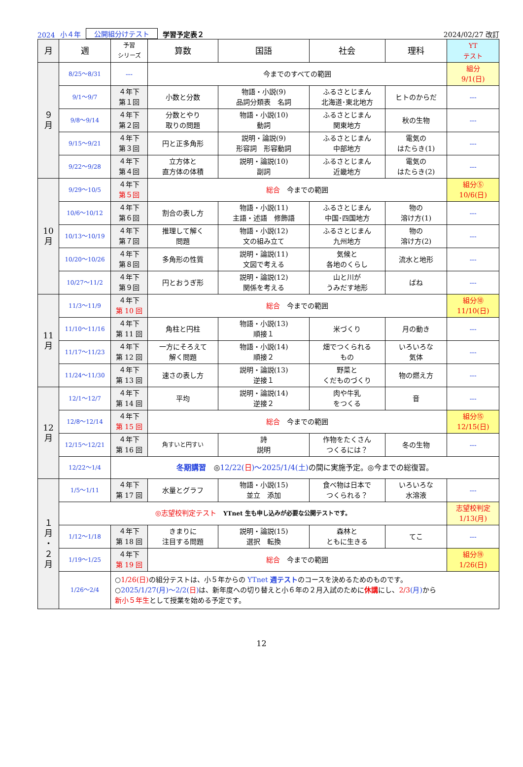2024 小４年 公開組分けテスト 学習予定表２ 2024/02/27 改訂
| 月 | 週 | 予習 シリーズ | 算数 | 国語 | 社会 | 理科 | YT テスト |
| --- | --- | --- | --- | --- | --- | --- | --- |
| ９ 月 | 8/25～8/31 | --- | 今までのすべての範囲 | | | | 組分 9/1(日) |
| | 9/1～9/7 | ４年下 第１回 | 小数と分数 | 物語・小説(9) 品詞分類表 名詞 | ふるさとじまん 北海道･東北地方 | ヒトのからだ | --- |
| | 9/8～9/14 | ４年下 第２回 | 分数とやり 取りの問題 | 物語・小説(10) 動詞 | ふるさとじまん 関東地方 | 秋の生物 | --- |
| | 9/15～9/21 | ４年下 第３回 | 円と正多角形 | 説明・論説(9) 形容詞 形容動詞 | ふるさとじまん 中部地方 | 電気の はたらき(1) | --- |
| | 9/22～9/28 | ４年下 第４回 | 立方体と 直方体の体積 | 説明・論説(10) 副詞 | ふるさとじまん 近畿地方 | 電気の はたらき(2) | --- |
| 10 月 | 9/29～10/5 | ４年下 第５回 | 総合 今までの範囲 | | | | 組分⑤ 10/6(日) |
| | 10/6～10/12 | ４年下 第６回 | 割合の表し方 | 物語・小説(11) 主語・述語 修飾語 | ふるさとじまん 中国･四国地方 | 物の 溶け方(1) | --- |
| | 10/13～10/19 | ４年下 第７回 | 推理して解く 問題 | 物語・小説(12) 文の組み立て | ふるさとじまん 九州地方 | 物の 溶け方(2) | --- |
| | 10/20～10/26 | ４年下 第８回 | 多角形の性質 | 説明・論説(11) 文図で考える | 気候と 各地のくらし | 流水と地形 | --- |
| | 10/27～11/2 | ４年下 第９回 | 円とおうぎ形 | 説明・論説(12) 関係を考える | 山と川が うみだす地形 | ばね | --- |
| 11 月 | 11/3～11/9 | ４年下 第 10 回 | 総合 今までの範囲 | | | | 組分⑩ 11/10(日) |
| | 11/10～11/16 | ４年下 第 11 回 | 角柱と円柱 | 物語・小説(13) 順接１ | 米づくり | 月の動き | --- |
| | 11/17～11/23 | ４年下 第 12 回 | 一方にそろえて 解く問題 | 物語・小説(14) 順接２ | 畑でつくられる もの | いろいろな 気体 | --- |
| | 11/24～11/30 | ４年下 第 13 回 | 速さの表し方 | 説明・論説(13) 逆接１ | 野菜と くだものづくり | 物の燃え方 | --- |
| 12 月 | 12/1～12/7 | ４年下 第 14 回 | 平均 | 説明・論説(14) 逆接２ | 肉や牛乳 をつくる | 音 | --- |
| | 12/8～12/14 | ４年下 第 15 回 | 総合 今までの範囲 | | | | 組分⑮ 12/15(日) |
| | 12/15～12/21 | ４年下 第 16 回 | 角すいと円すい | 詩 説明 | 作物をたくさん つくるには？ | 冬の生物 | --- |
| | 12/22～1/4 | 冬期講習 ◎ 12/22( 日 )～2025/1/4(土) の間に実施予定。◎今までの総復習。 | | | | | |
| １ 月 ・ ２ 月 | 1/5～1/11 | ４年下 第 17 回 | 水量とグラフ | 物語・小説(15) 並立 添加 | 食べ物は日本で つくられる？ | いろいろな 水溶液 | --- |
| | ◎志望校判定テスト YTnet 生も申し込みが必要な公開テストです。 | | | | | | 志望校判定 1/13(月) |
| | 1/12～1/18 | ４年下 第 18 回 | きまりに 注目する問題 | 説明・論説(15) 選択 転換 | 森林と ともに生きる | てこ | --- |
| | 1/19～1/25 | ４年下 第 19 回 | 総合 今までの範囲 | | | | 組分⑲ 1/26(日) |
| | 1/26～2/4 | ○ 1/26(日) の組分テストは、小５年からの YTnet 週テスト のコースを決めるためのものです。 ○ 2025/1/27(月)～2/2( 日 ) は、新年度への切り替えと小６年の２月入試のために 休講 にし、 2/3 (月) から 新小５年生 として授業を始める予定です。 | | | | | |
12